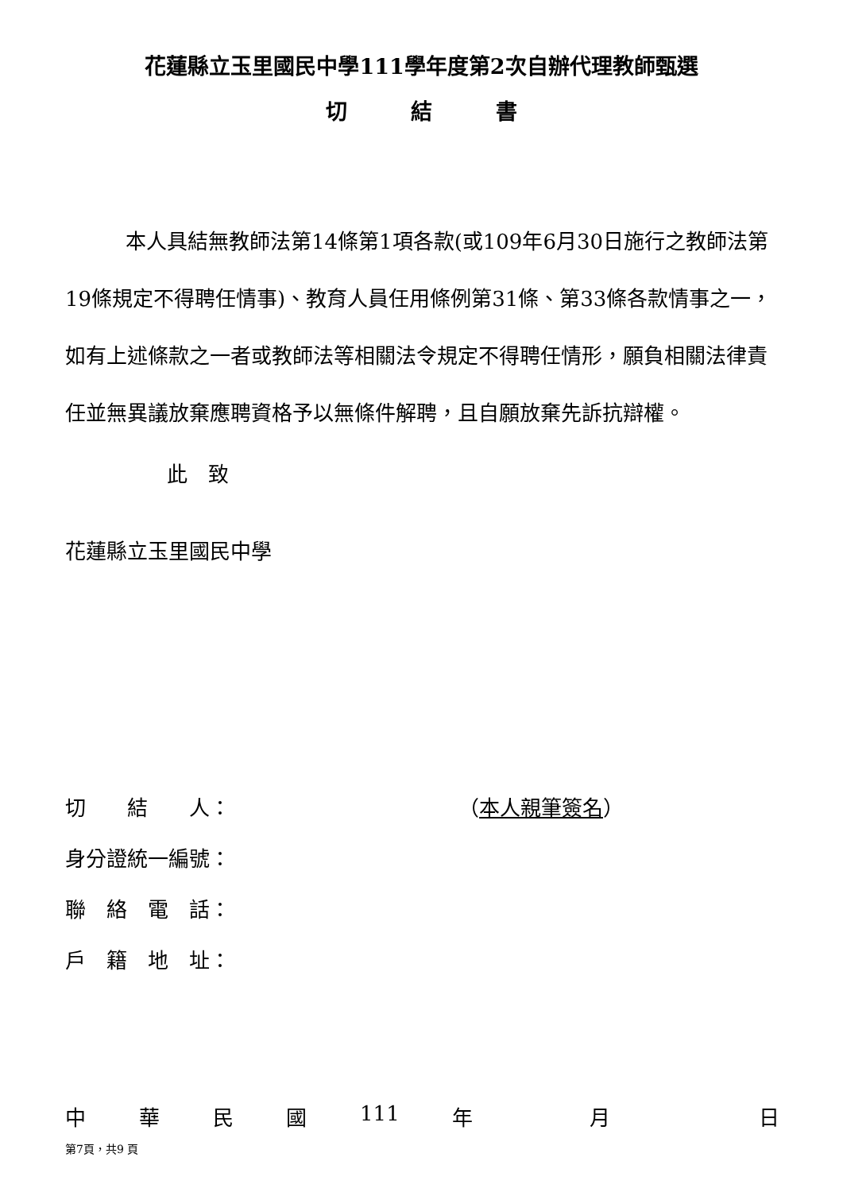花蓮縣立玉里國民中學111學年度第2次自辦代理教師甄選
切結書
本人具結無教師法第14條第1項各款(或109年6月30日施行之教師法第19條規定不得聘任情事)、教育人員任用條例第31條、第33條各款情事之一，如有上述條款之一者或教師法等相關法令規定不得聘任情形，願負相關法律責任並無異議放棄應聘資格予以無條件解聘，且自願放棄先訴抗辯權。
此　致
花蓮縣立玉里國民中學
切　　結　　人： （本人親筆簽名）
身分證統一編號：
聯　絡　電　話：
戶　籍　地　址：
中華民國 111 年 月 日
第7頁，共9 頁